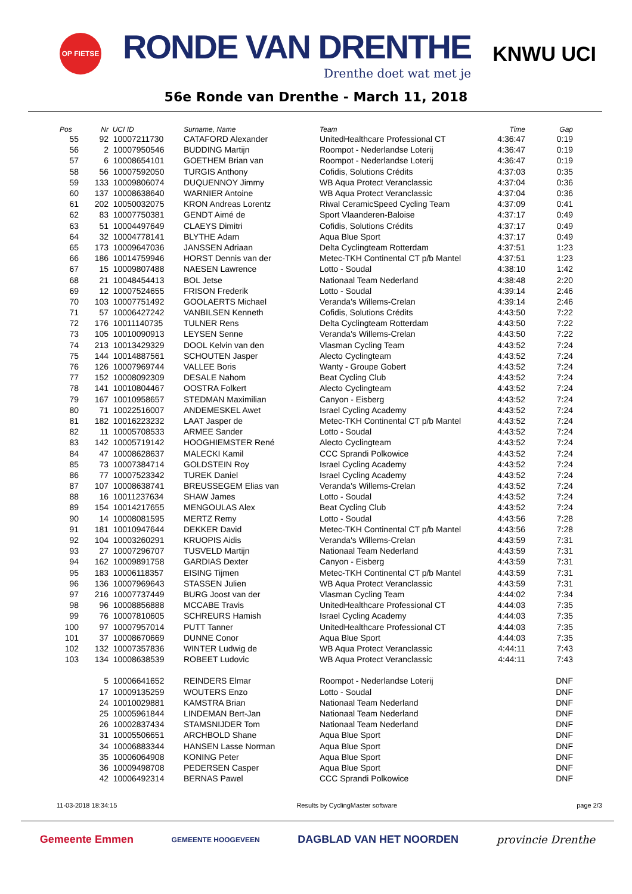OP FIETSE
RONDE VAN DRENTHE
Drenthe doet wat met je
KNWU UCI
56e Ronde van Drenthe - March 11, 2018
| Pos | Nr | UCI ID | Surname, Name | Team | Time | Gap |
| --- | --- | --- | --- | --- | --- | --- |
| 55 | 92 | 10007211730 | CATAFORD Alexander | UnitedHealthcare Professional CT | 4:36:47 | 0:19 |
| 56 | 2 | 10007950546 | BUDDING Martijn | Roompot - Nederlandse Loterij | 4:36:47 | 0:19 |
| 57 | 6 | 10008654101 | GOETHEM Brian van | Roompot - Nederlandse Loterij | 4:36:47 | 0:19 |
| 58 | 56 | 10007592050 | TURGIS Anthony | Cofidis, Solutions Crédits | 4:37:03 | 0:35 |
| 59 | 133 | 10009806074 | DUQUENNOY Jimmy | WB Aqua Protect Veranclassic | 4:37:04 | 0:36 |
| 60 | 137 | 10008638640 | WARNIER Antoine | WB Aqua Protect Veranclassic | 4:37:04 | 0:36 |
| 61 | 202 | 10050032075 | KRON Andreas Lorentz | Riwal CeramicSpeed Cycling Team | 4:37:09 | 0:41 |
| 62 | 83 | 10007750381 | GENDT Aimé de | Sport Vlaanderen-Baloise | 4:37:17 | 0:49 |
| 63 | 51 | 10004497649 | CLAEYS Dimitri | Cofidis, Solutions Crédits | 4:37:17 | 0:49 |
| 64 | 32 | 10004778141 | BLYTHE Adam | Aqua Blue Sport | 4:37:17 | 0:49 |
| 65 | 173 | 10009647036 | JANSSEN Adriaan | Delta Cyclingteam Rotterdam | 4:37:51 | 1:23 |
| 66 | 186 | 10014759946 | HORST Dennis van der | Metec-TKH Continental CT p/b Mantel | 4:37:51 | 1:23 |
| 67 | 15 | 10009807488 | NAESEN Lawrence | Lotto - Soudal | 4:38:10 | 1:42 |
| 68 | 21 | 10048454413 | BOL Jetse | Nationaal Team Nederland | 4:38:48 | 2:20 |
| 69 | 12 | 10007524655 | FRISON Frederik | Lotto - Soudal | 4:39:14 | 2:46 |
| 70 | 103 | 10007751492 | GOOLAERTS Michael | Veranda's Willems-Crelan | 4:39:14 | 2:46 |
| 71 | 57 | 10006427242 | VANBILSEN Kenneth | Cofidis, Solutions Crédits | 4:43:50 | 7:22 |
| 72 | 176 | 10011140735 | TULNER Rens | Delta Cyclingteam Rotterdam | 4:43:50 | 7:22 |
| 73 | 105 | 10010090913 | LEYSEN Senne | Veranda's Willems-Crelan | 4:43:50 | 7:22 |
| 74 | 213 | 10013429329 | DOOL Kelvin van den | Vlasman Cycling Team | 4:43:52 | 7:24 |
| 75 | 144 | 10014887561 | SCHOUTEN Jasper | Alecto Cyclingteam | 4:43:52 | 7:24 |
| 76 | 126 | 10007969744 | VALLEE Boris | Wanty - Groupe Gobert | 4:43:52 | 7:24 |
| 77 | 152 | 10008092309 | DESALE Nahom | Beat Cycling Club | 4:43:52 | 7:24 |
| 78 | 141 | 10010804467 | OOSTRA Folkert | Alecto Cyclingteam | 4:43:52 | 7:24 |
| 79 | 167 | 10010958657 | STEDMAN Maximilian | Canyon - Eisberg | 4:43:52 | 7:24 |
| 80 | 71 | 10022516007 | ANDEMESKEL Awet | Israel Cycling Academy | 4:43:52 | 7:24 |
| 81 | 182 | 10016223232 | LAAT Jasper de | Metec-TKH Continental CT p/b Mantel | 4:43:52 | 7:24 |
| 82 | 11 | 10005708533 | ARMEE Sander | Lotto - Soudal | 4:43:52 | 7:24 |
| 83 | 142 | 10005719142 | HOOGHIEMSTER René | Alecto Cyclingteam | 4:43:52 | 7:24 |
| 84 | 47 | 10008628637 | MALECKI Kamil | CCC Sprandi Polkowice | 4:43:52 | 7:24 |
| 85 | 73 | 10007384714 | GOLDSTEIN Roy | Israel Cycling Academy | 4:43:52 | 7:24 |
| 86 | 77 | 10007523342 | TUREK Daniel | Israel Cycling Academy | 4:43:52 | 7:24 |
| 87 | 107 | 10008638741 | BREUSSEGEM Elias van | Veranda's Willems-Crelan | 4:43:52 | 7:24 |
| 88 | 16 | 10011237634 | SHAW James | Lotto - Soudal | 4:43:52 | 7:24 |
| 89 | 154 | 10014217655 | MENGOULAS Alex | Beat Cycling Club | 4:43:52 | 7:24 |
| 90 | 14 | 10008081595 | MERTZ Remy | Lotto - Soudal | 4:43:56 | 7:28 |
| 91 | 181 | 10010947644 | DEKKER David | Metec-TKH Continental CT p/b Mantel | 4:43:56 | 7:28 |
| 92 | 104 | 10003260291 | KRUOPIS Aidis | Veranda's Willems-Crelan | 4:43:59 | 7:31 |
| 93 | 27 | 10007296707 | TUSVELD Martijn | Nationaal Team Nederland | 4:43:59 | 7:31 |
| 94 | 162 | 10009891758 | GARDIAS Dexter | Canyon - Eisberg | 4:43:59 | 7:31 |
| 95 | 183 | 10006118357 | EISING Tijmen | Metec-TKH Continental CT p/b Mantel | 4:43:59 | 7:31 |
| 96 | 136 | 10007969643 | STASSEN Julien | WB Aqua Protect Veranclassic | 4:43:59 | 7:31 |
| 97 | 216 | 10007737449 | BURG Joost van der | Vlasman Cycling Team | 4:44:02 | 7:34 |
| 98 | 96 | 10008856888 | MCCABE Travis | UnitedHealthcare Professional CT | 4:44:03 | 7:35 |
| 99 | 76 | 10007810605 | SCHREURS Hamish | Israel Cycling Academy | 4:44:03 | 7:35 |
| 100 | 97 | 10007957014 | PUTT Tanner | UnitedHealthcare Professional CT | 4:44:03 | 7:35 |
| 101 | 37 | 10008670669 | DUNNE Conor | Aqua Blue Sport | 4:44:03 | 7:35 |
| 102 | 132 | 10007357836 | WINTER Ludwig de | WB Aqua Protect Veranclassic | 4:44:11 | 7:43 |
| 103 | 134 | 10008638539 | ROBEET Ludovic | WB Aqua Protect Veranclassic | 4:44:11 | 7:43 |
| | 5 | 10006641652 | REINDERS Elmar | Roompot - Nederlandse Loterij | | DNF |
| | 17 | 10009135259 | WOUTERS Enzo | Lotto - Soudal | | DNF |
| | 24 | 10010029881 | KAMSTRA Brian | Nationaal Team Nederland | | DNF |
| | 25 | 10005961844 | LINDEMAN Bert-Jan | Nationaal Team Nederland | | DNF |
| | 26 | 10002837434 | STAMSNIJDER Tom | Nationaal Team Nederland | | DNF |
| | 31 | 10005506651 | ARCHBOLD Shane | Aqua Blue Sport | | DNF |
| | 34 | 10006883344 | HANSEN Lasse Norman | Aqua Blue Sport | | DNF |
| | 35 | 10006064908 | KONING Peter | Aqua Blue Sport | | DNF |
| | 36 | 10009498708 | PEDERSEN Casper | Aqua Blue Sport | | DNF |
| | 42 | 10006492314 | BERNAS Pawel | CCC Sprandi Polkowice | | DNF |
11-03-2018 18:34:15 Results by CyclingMaster software page 2/3
Gemeente Emmen GEMEENTE HOOGEVEEN DAGBLAD VAN HET NOORDEN provincie Drenthe